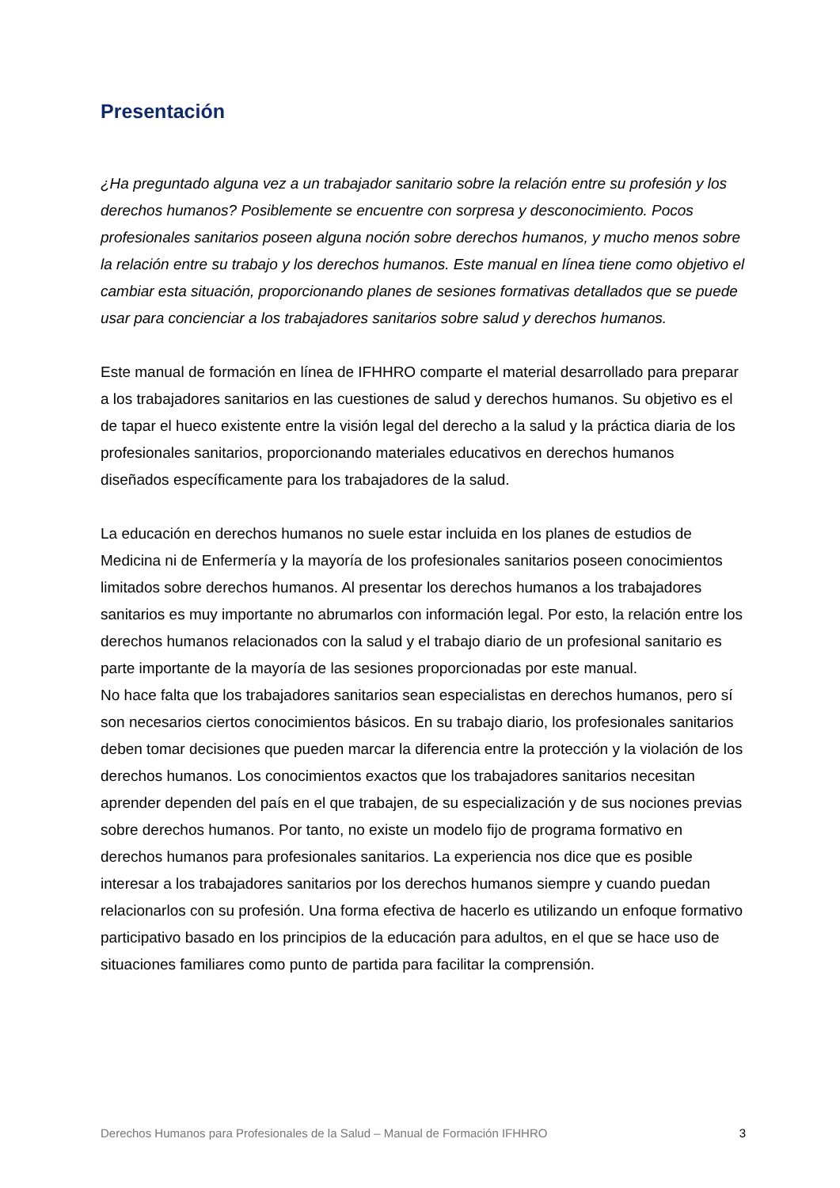Presentación
¿Ha preguntado alguna vez a un trabajador sanitario sobre la relación entre su profesión y los derechos humanos? Posiblemente se encuentre con sorpresa y desconocimiento. Pocos profesionales sanitarios poseen alguna noción sobre derechos humanos, y mucho menos sobre la relación entre su trabajo y los derechos humanos. Este manual en línea tiene como objetivo el cambiar esta situación, proporcionando planes de sesiones formativas detallados que se puede usar para concienciar a los trabajadores sanitarios sobre salud y derechos humanos.
Este manual de formación en línea de IFHHRO comparte el material desarrollado para preparar a los trabajadores sanitarios en las cuestiones de salud y derechos humanos. Su objetivo es el de tapar el hueco existente entre la visión legal del derecho a la salud y la práctica diaria de los profesionales sanitarios, proporcionando materiales educativos en derechos humanos diseñados específicamente para los trabajadores de la salud.
La educación en derechos humanos no suele estar incluida en los planes de estudios de Medicina ni de Enfermería y la mayoría de los profesionales sanitarios poseen conocimientos limitados sobre derechos humanos. Al presentar los derechos humanos a los trabajadores sanitarios es muy importante no abrumarlos con información legal. Por esto, la relación entre los derechos humanos relacionados con la salud y el trabajo diario de un profesional sanitario es parte importante de la mayoría de las sesiones proporcionadas por este manual.
No hace falta que los trabajadores sanitarios sean especialistas en derechos humanos, pero sí son necesarios ciertos conocimientos básicos. En su trabajo diario, los profesionales sanitarios deben tomar decisiones que pueden marcar la diferencia entre la protección y la violación de los derechos humanos. Los conocimientos exactos que los trabajadores sanitarios necesitan aprender dependen del país en el que trabajen, de su especialización y de sus nociones previas sobre derechos humanos. Por tanto, no existe un modelo fijo de programa formativo en derechos humanos para profesionales sanitarios. La experiencia nos dice que es posible interesar a los trabajadores sanitarios por los derechos humanos siempre y cuando puedan relacionarlos con su profesión. Una forma efectiva de hacerlo es utilizando un enfoque formativo participativo basado en los principios de la educación para adultos, en el que se hace uso de situaciones familiares como punto de partida para facilitar la comprensión.
Derechos Humanos para Profesionales de la Salud – Manual de Formación IFHHRO 3